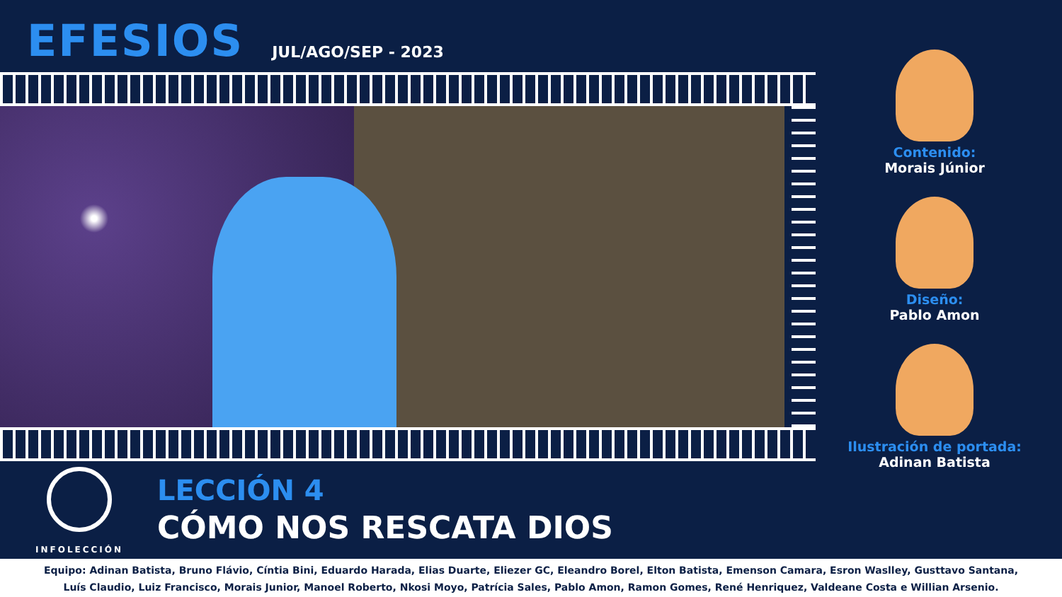EFESIOS
JUL/AGO/SEP - 2023
Contenido:
Morais Júnior
Diseño:
Pablo Amon
Ilustración de portada:
Adinan Batista
INFOLECCIÓN
LECCIÓN 4
CÓMO NOS RESCATA DIOS
Equipo: Adinan Batista, Bruno Flávio, Cíntia Bini, Eduardo Harada, Elias Duarte, Eliezer GC, Eleandro Borel, Elton Batista, Emenson Camara, Esron Waslley, Gusttavo Santana,
Luís Claudio, Luiz Francisco, Morais Junior, Manoel Roberto, Nkosi Moyo, Patrícia Sales, Pablo Amon, Ramon Gomes, René Henriquez, Valdeane Costa e Willian Arsenio.